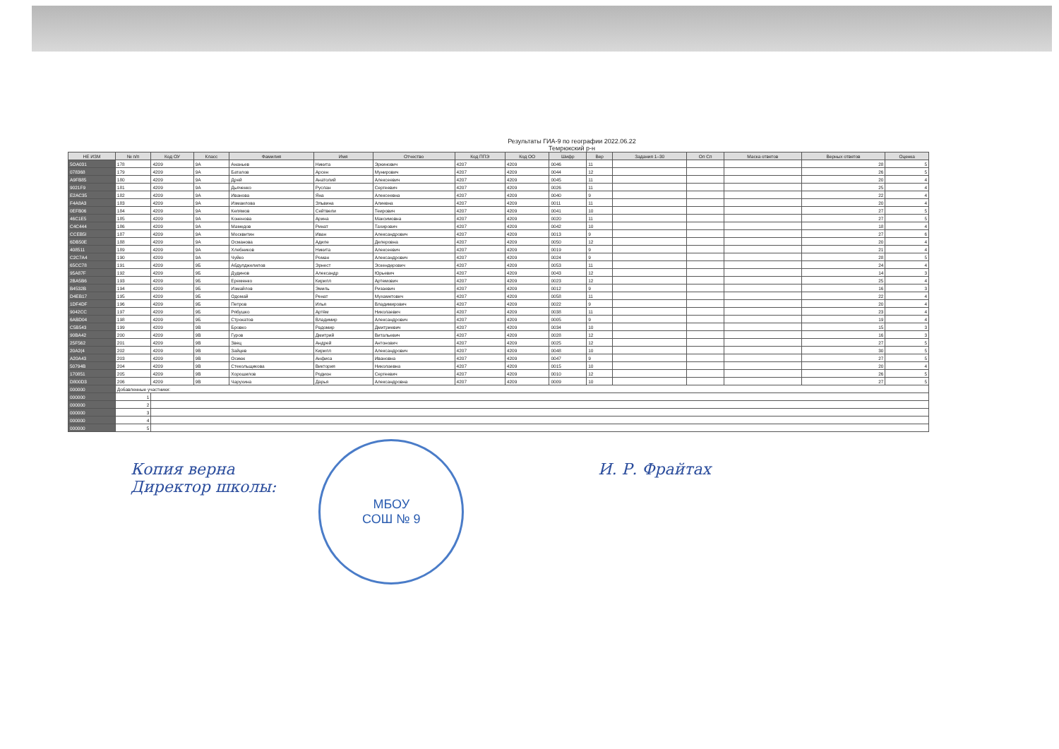Результаты ГИА-9 по географии 2022.06.22
Темрюкский р-н
| НЕ ИЗМ | № п/п | Код ОУ | Класс | Фамилия | Имя | Отчество | Код ППЭ | Код ОО | Шифр | Вер | Задания 1–30 | Оп Сп | Маска ответов | Верных ответов | Оценка |
| --- | --- | --- | --- | --- | --- | --- | --- | --- | --- | --- | --- | --- | --- | --- | --- |
| 5OA031 | 178 | 4209 | 9А | Ананьев | Никита | Эркинович | 4207 | 4209 | 0046 | 11 | | | | 28 | 5 |
| 078368 | 179 | 4209 | 9А | Баталов | Арсен | Мунирович | 4207 | 4209 | 0044 | 12 | | | | 26 | 5 |
| A9FB85 | 180 | 4209 | 9А | Дрей | Анатолий | Алексеевич | 4207 | 4209 | 0045 | 11 | | | | 20 | 4 |
| 9021F9 | 181 | 4209 | 9А | Дьяченко | Руслан | Сергеевич | 4207 | 4209 | 0026 | 11 | | | | 25 | 4 |
| E2AC35 | 182 | 4209 | 9А | Иванова | Яна | Алексеевна | 4207 | 4209 | 0040 | 9 | | | | 22 | 4 |
| F4A8A3 | 183 | 4209 | 9А | Измаилова | Эльвина | Алиевна | 4207 | 4209 | 0011 | 11 | | | | 20 | 4 |
| 0EFB06 | 184 | 4209 | 9А | Келямов | Сейтвели | Теирович | 4207 | 4209 | 0041 | 10 | | | | 27 | 5 |
| 46C1E5 | 185 | 4209 | 9А | Коненова | Арина | Максимовна | 4207 | 4209 | 0020 | 11 | | | | 27 | 5 |
| C4C444 | 186 | 4209 | 9А | Мамедов | Ринат | Тахирович | 4207 | 4209 | 0042 | 10 | | | | 18 | 4 |
| CCEB5I | 187 | 4209 | 9А | Москвитин | Иван | Александрович | 4207 | 4209 | 0013 | 9 | | | | 27 | 6 |
| 6DB50E | 188 | 4209 | 9А | Османова | Адиле | Делеровна | 4207 | 4209 | 0050 | 12 | | | | 20 | 4 |
| 408511 | 189 | 4209 | 9А | Хлебников | Никита | Алексеевич | 4207 | 4209 | 0019 | 9 | | | | 21 | 4 |
| C2C7A4 | 190 | 4209 | 9А | Чуйко | Роман | Александрович | 4207 | 4209 | 0024 | 9 | | | | 28 | 5 |
| 65CC78 | 191 | 4209 | 9Б | Абдулджелилов | Эрнест | Эскендерович | 4207 | 4209 | 0053 | 11 | | | | 24 | 4 |
| 95A87F | 192 | 4209 | 9Б | Дудинов | Александр | Юрьевич | 4207 | 4209 | 0043 | 12 | | | | 14 | 3 |
| 2BA5B6 | 193 | 4209 | 9Б | Еременко | Кирилл | Артемович | 4207 | 4209 | 0023 | 12 | | | | 25 | 4 |
| B4532B | 194 | 4209 | 9Б | Измайлов | Эмиль | Ризаевич | 4207 | 4209 | 0012 | 9 | | | | 16 | 3 |
| D4EB17 | 195 | 4209 | 9Б | Одомай | Ренат | Мухаметович | 4207 | 4209 | 0058 | 11 | | | | 22 | 4 |
| 1DF4DF | 196 | 4209 | 9Б | Петров | Илья | Владимирович | 4207 | 4209 | 0022 | 9 | | | | 20 | 4 |
| 9042CC | 197 | 4209 | 9Б | Рябушко | Артём | Николаевич | 4207 | 4209 | 0038 | 11 | | | | 23 | 4 |
| 6ABD04 | 198 | 4209 | 9Б | Строкатов | Владимир | Александрович | 4207 | 4209 | 0005 | 9 | | | | 19 | 4 |
| C5B543 | 199 | 4209 | 9В | Бровко | Радомир | Дмитриевич | 4207 | 4209 | 0034 | 10 | | | | 15 | 3 |
| 90BA42 | 200 | 4209 | 9В | Гуров | Дмитрий | Витальевич | 4207 | 4209 | 0028 | 12 | | | | 16 | 3 |
| 25F562 | 201 | 4209 | 9В | Звец | Андрей | Антонович | 4207 | 4209 | 0025 | 12 | | | | 27 | 5 |
| 20A2(4 | 202 | 4209 | 9В | Зайцев | Кирилл | Александрович | 4207 | 4209 | 0048 | 10 | | | | 30 | 5 |
| A20A43 | 203 | 4209 | 9В | Осиюк | Анфиса | Ивановна | 4207 | 4209 | 0047 | 9 | | | | 27 | 5 |
| 50794B | 204 | 4209 | 9В | Стекольщикова | Виктория | Николаевна | 4207 | 4209 | 0015 | 10 | | | | 20 | 4 |
| 170851 | 205 | 4209 | 9В | Хорошилов | Родион | Сергеевич | 4207 | 4209 | 0010 | 12 | | | | 26 | 5 |
| D800D3 | 206 | 4209 | 9В | Чарухина | Дарья | Александровна | 4207 | 4209 | 0009 | 10 | | | | 27 | 5 |
| 000000 | Добавленные участники: | | | | | | | | | | | | | | |
| 000000 | 1 | | | | | | | | | | | | | | |
| 000000 | 2 | | | | | | | | | | | | | | |
| 000000 | 3 | | | | | | | | | | | | | | |
| 000000 | 4 | | | | | | | | | | | | | | |
| 000000 | 5 | | | | | | | | | | | | | | |
Копия верна
Директор школы:
МБОУ
СОШ № 9
И. Р. Фрайтах